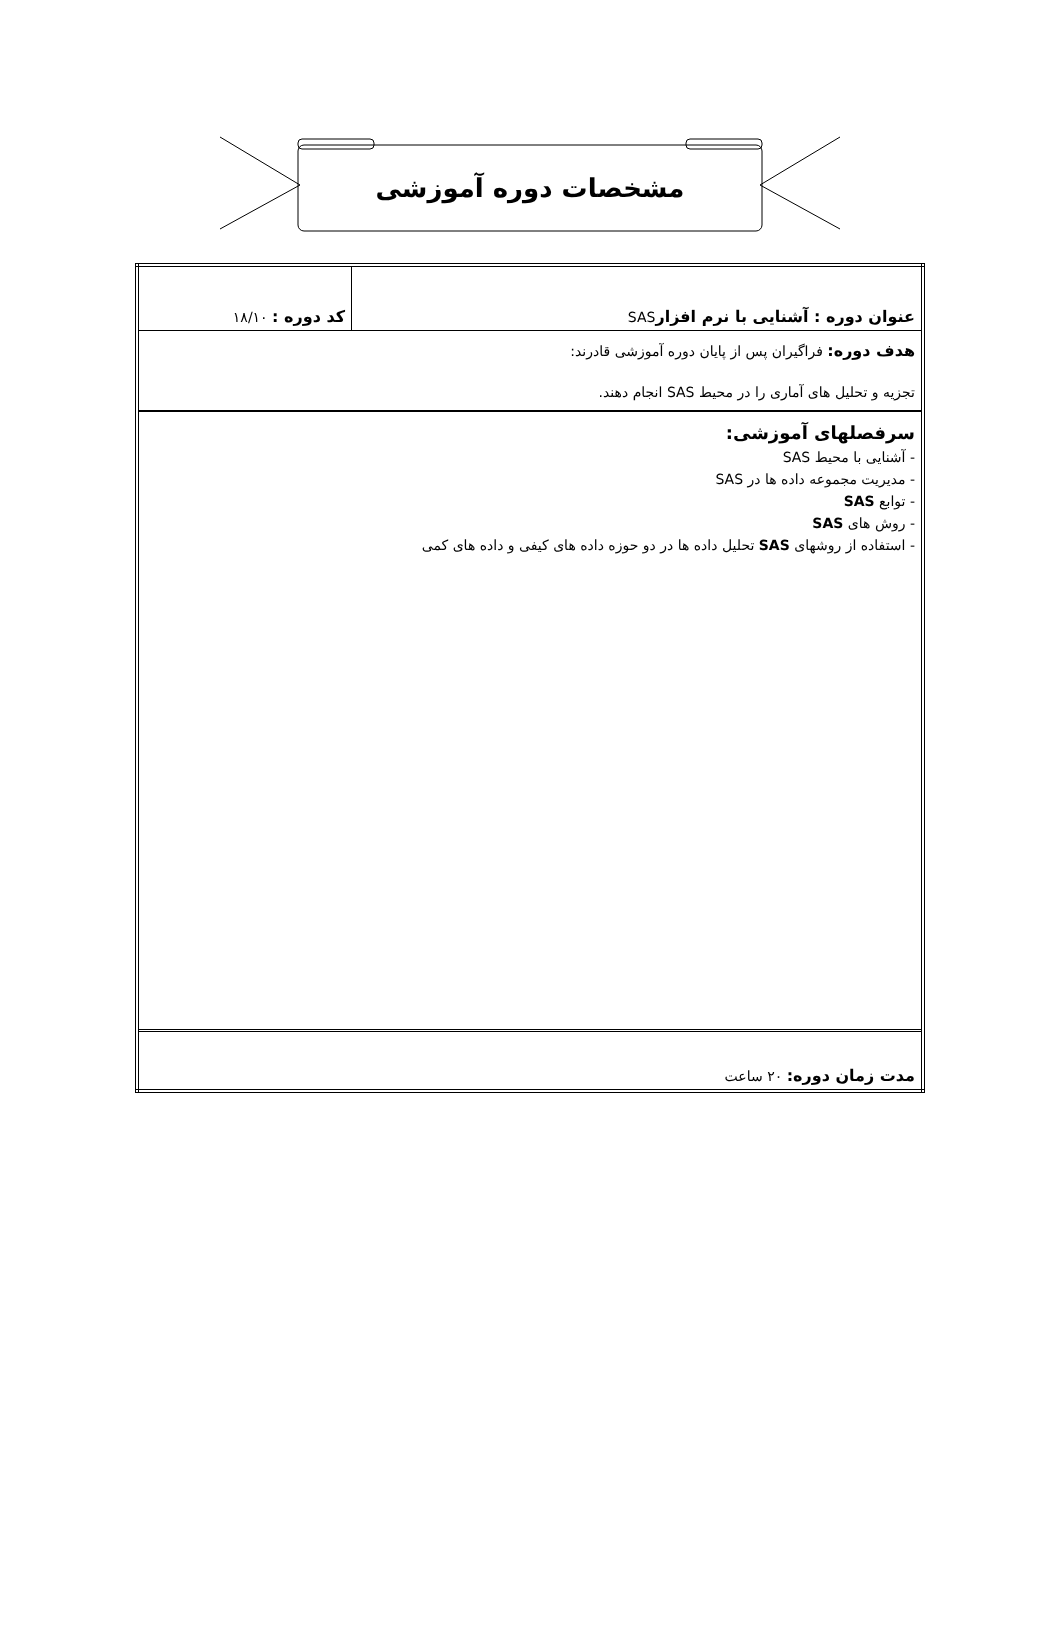مشخصات دوره آموزشی
| عنوان دوره : آشنایی با نرم افزار SAS | کد دوره : ۱۸/۱۰ |
| هدف دوره: فراگیران پس از پایان دوره آموزشی قادرند: تجزیه و تحلیل های آماری را در محیط SAS انجام دهند. | |
| سرفصلهای آموزشی: - آشنایی با محیط SAS - مدیریت مجموعه داده ها در SAS - توابع SAS - روش های SAS - استفاده از روشهای SAS تحلیل داده ها در دو حوزه داده های کیفی و داده های کمی | |
| مدت زمان دوره: ۲۰ ساعت | |